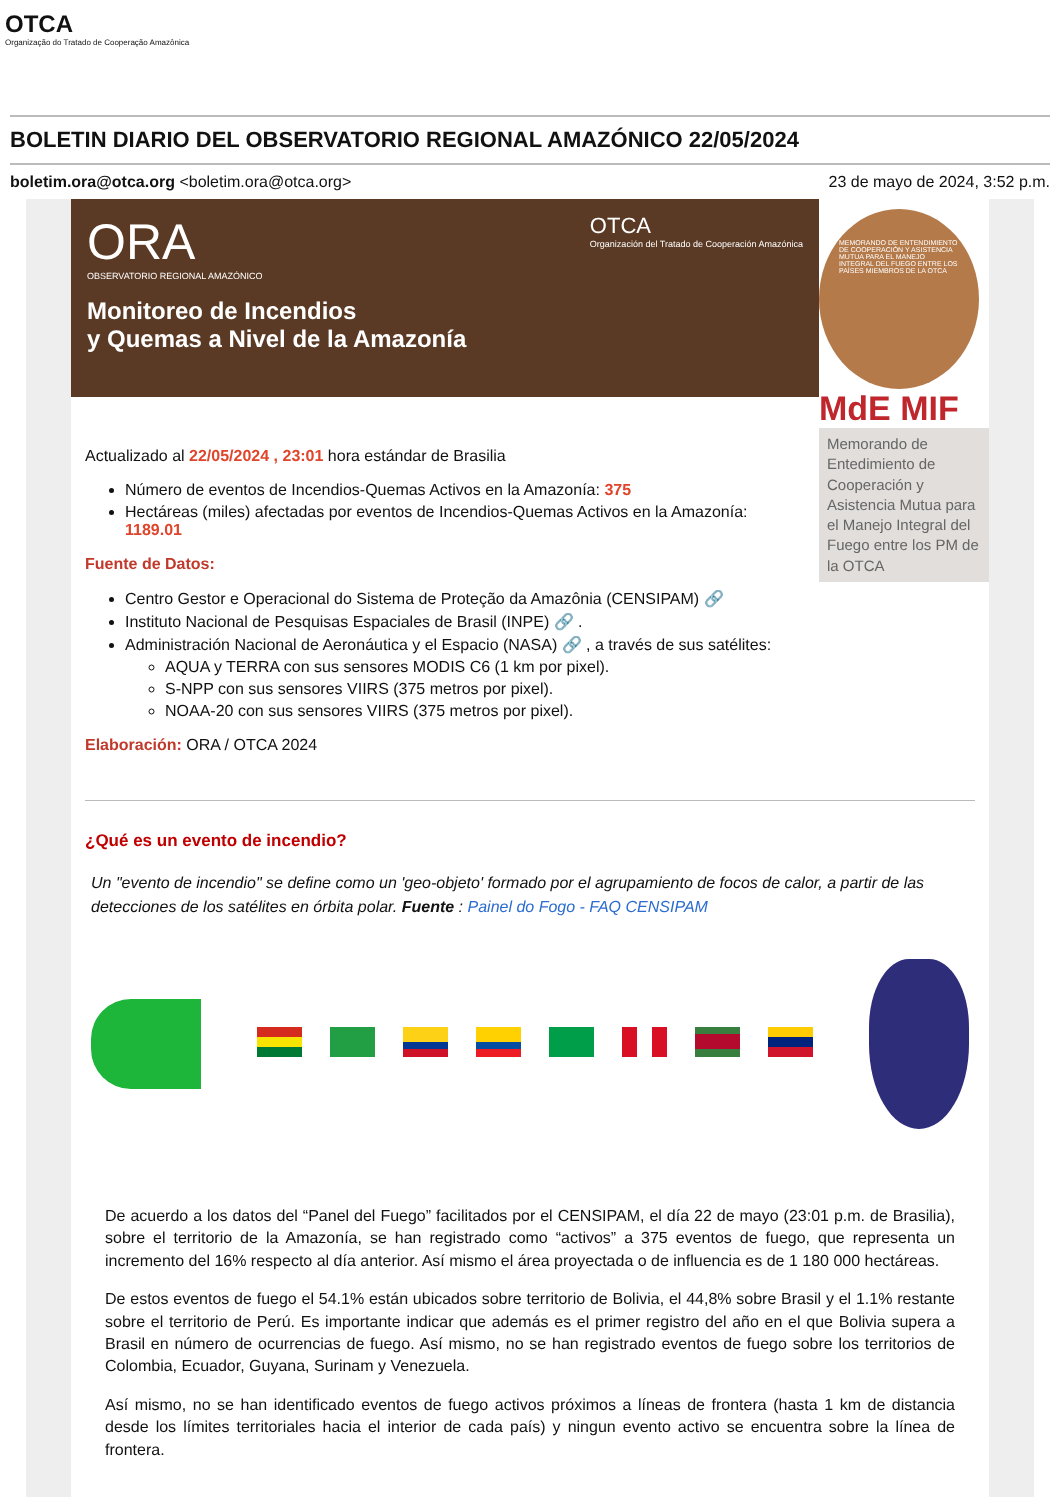OTCA
Organização do Tratado de Cooperação Amazônica
BOLETIN DIARIO DEL OBSERVATORIO REGIONAL AMAZÓNICO 22/05/2024
boletim.ora@otca.org <boletim.ora@otca.org> 23 de mayo de 2024, 3:52 p.m.
ORA OTCA
Organización del Tratado de Cooperación Amazónica
OBSERVATORIO REGIONAL AMAZÓNICO
Monitoreo de Incendios
y Quemas a Nivel de la Amazonía
Actualizado al 22/05/2024 , 23:01 hora estándar de Brasilia
Número de eventos de Incendios-Quemas Activos en la Amazonía: 375
Hectáreas (miles) afectadas por eventos de Incendios-Quemas Activos en la Amazonía: 1189.01
Fuente de Datos:
Centro Gestor e Operacional do Sistema de Proteção da Amazônia (CENSIPAM) 🔗
Instituto Nacional de Pesquisas Espaciales de Brasil (INPE) 🔗 .
Administración Nacional de Aeronáutica y el Espacio (NASA) 🔗 , a través de sus satélites:
AQUA y TERRA con sus sensores MODIS C6 (1 km por pixel).
S-NPP con sus sensores VIIRS (375 metros por pixel).
NOAA-20 con sus sensores VIIRS (375 metros por pixel).
Elaboración: ORA / OTCA 2024
MEMORANDO DE ENTENDIMIENTO DE COOPERACIÓN Y ASISTENCIA MUTUA PARA EL MANEJO INTEGRAL DEL FUEGO ENTRE LOS PAÍSES MIEMBROS DE LA OTCA
MdE MIF
Memorando de Entedimiento de Cooperación y Asistencia Mutua para el Manejo Integral del Fuego entre los PM de la OTCA
¿Qué es un evento de incendio?
Un "evento de incendio" se define como un 'geo-objeto' formado por el agrupamiento de focos de calor, a partir de las detecciones de los satélites en órbita polar. Fuente : Painel do Fogo - FAQ CENSIPAM
De acuerdo a los datos del “Panel del Fuego” facilitados por el CENSIPAM, el día 22 de mayo (23:01 p.m. de Brasilia), sobre el territorio de la Amazonía, se han registrado como “activos” a 375 eventos de fuego, que representa un incremento del 16% respecto al día anterior. Así mismo el área proyectada o de influencia es de 1 180 000 hectáreas.
De estos eventos de fuego el 54.1% están ubicados sobre territorio de Bolivia, el 44,8% sobre Brasil y el 1.1% restante sobre el territorio de Perú. Es importante indicar que además es el primer registro del año en el que Bolivia supera a Brasil en número de ocurrencias de fuego. Así mismo, no se han registrado eventos de fuego sobre los territorios de Colombia, Ecuador, Guyana, Surinam y Venezuela.
Así mismo, no se han identificado eventos de fuego activos próximos a líneas de frontera (hasta 1 km de distancia desde los límites territoriales hacia el interior de cada país) y ningun evento activo se encuentra sobre la línea de frontera.